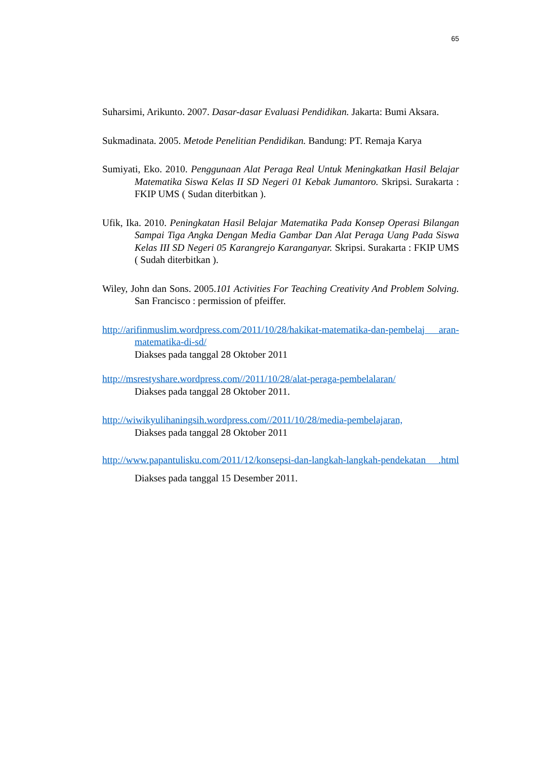65
Suharsimi, Arikunto. 2007. Dasar-dasar Evaluasi Pendidikan. Jakarta: Bumi Aksara.
Sukmadinata. 2005. Metode Penelitian Pendidikan. Bandung: PT. Remaja Karya
Sumiyati, Eko. 2010. Penggunaan Alat Peraga Real Untuk Meningkatkan Hasil Belajar Matematika Siswa Kelas II SD Negeri 01 Kebak Jumantoro. Skripsi. Surakarta : FKIP UMS ( Sudan diterbitkan ).
Ufik, Ika. 2010. Peningkatan Hasil Belajar Matematika Pada Konsep Operasi Bilangan Sampai Tiga Angka Dengan Media Gambar Dan Alat Peraga Uang Pada Siswa Kelas III SD Negeri 05 Karangrejo Karanganyar. Skripsi. Surakarta : FKIP UMS ( Sudah diterbitkan ).
Wiley, John dan Sons. 2005.101 Activities For Teaching Creativity And Problem Solving. San Francisco : permission of pfeiffer.
http://arifinmuslim.wordpress.com/2011/10/28/hakikat-matematika-dan-pembelaj aran-matematika-di-sd/
Diakses pada tanggal 28 Oktober 2011
http://msrestyshare.wordpress.com//2011/10/28/alat-peraga-pembelalaran/
Diakses pada tanggal 28 Oktober 2011.
http://wiwikyulihaningsih.wordpress.com//2011/10/28/media-pembelajaran,
Diakses pada tanggal 28 Oktober 2011
http://www.papantulisku.com/2011/12/konsepsi-dan-langkah-langkah-pendekatan .html Diakses pada tanggal 15 Desember 2011.